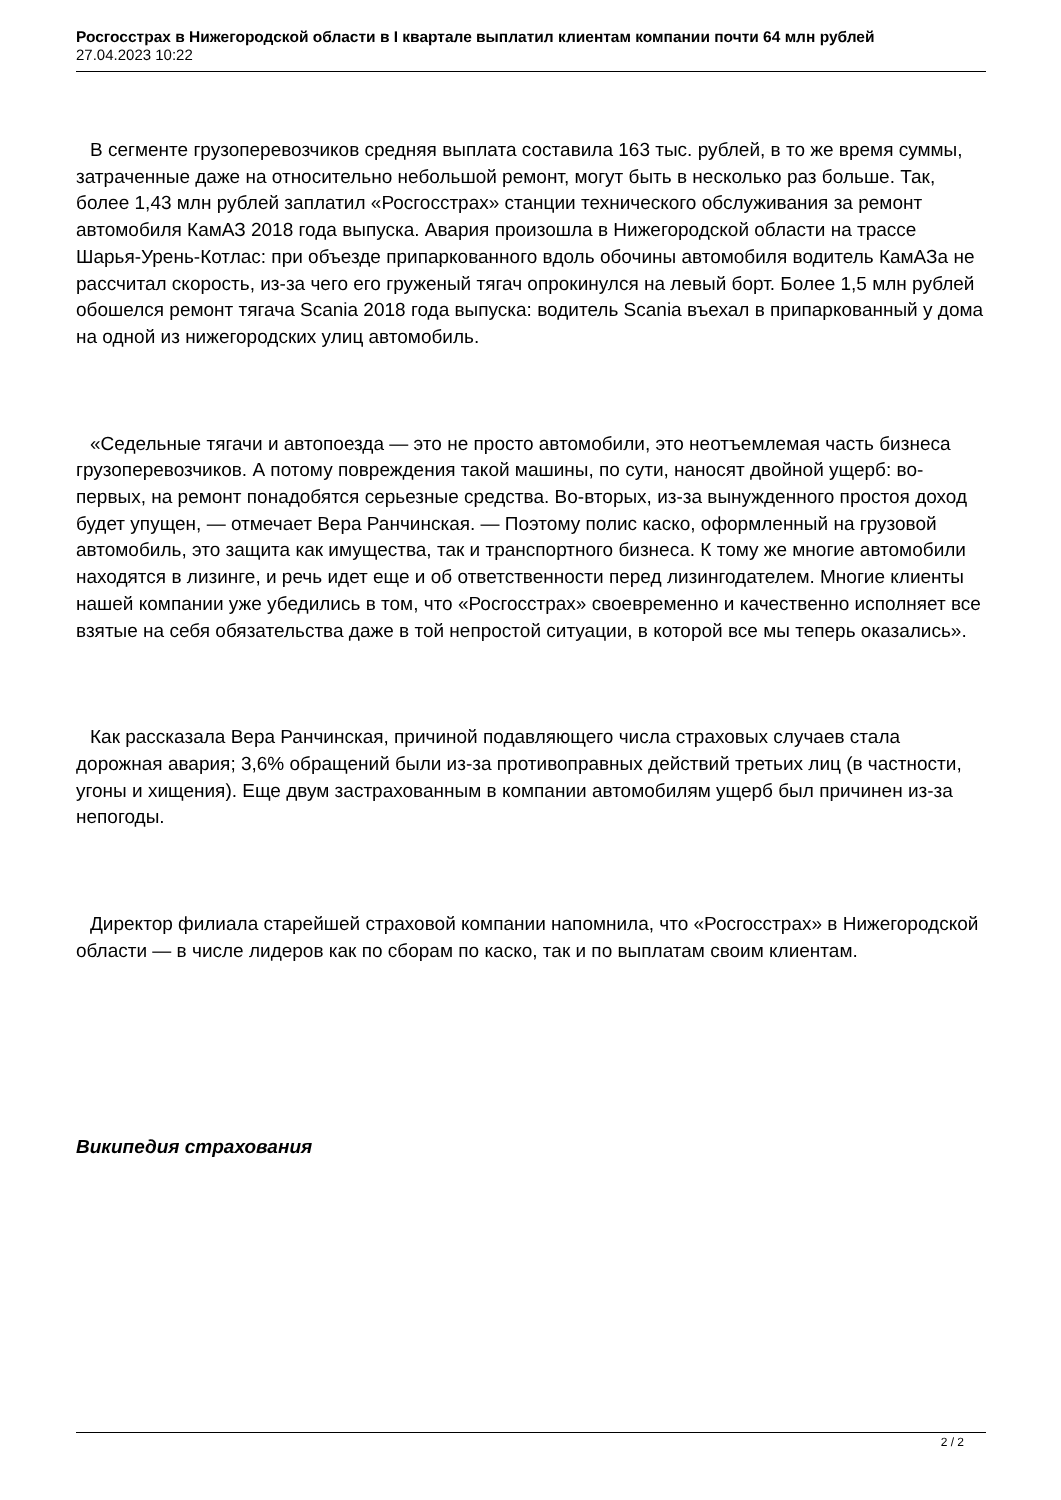Росгосстрах в Нижегородской области в I квартале выплатил клиентам компании почти 64 млн рублей
27.04.2023 10:22
В сегменте грузоперевозчиков средняя выплата составила 163 тыс. рублей, в то же время суммы, затраченные даже на относительно небольшой ремонт, могут быть в несколько раз больше. Так, более 1,43 млн рублей заплатил «Росгосстрах» станции технического обслуживания за ремонт автомобиля КамАЗ 2018 года выпуска. Авария произошла в Нижегородской области на трассе Шарья-Урень-Котлас: при объезде припаркованного вдоль обочины автомобиля водитель КамАЗа не рассчитал скорость, из-за чего его груженый тягач опрокинулся на левый борт. Более 1,5 млн рублей обошелся ремонт тягача Scania 2018 года выпуска: водитель Scania въехал в припаркованный у дома на одной из нижегородских улиц автомобиль.
«Седельные тягачи и автопоезда — это не просто автомобили, это неотъемлемая часть бизнеса грузоперевозчиков. А потому повреждения такой машины, по сути, наносят двойной ущерб: во-первых, на ремонт понадобятся серьезные средства. Во-вторых, из-за вынужденного простоя доход будет упущен, — отмечает Вера Ранчинская. — Поэтому полис каско, оформленный на грузовой автомобиль, это защита как имущества, так и транспортного бизнеса. К тому же многие автомобили находятся в лизинге, и речь идет еще и об ответственности перед лизингодателем. Многие клиенты нашей компании уже убедились в том, что «Росгосстрах» своевременно и качественно исполняет все взятые на себя обязательства даже в той непростой ситуации, в которой все мы теперь оказались».
Как рассказала Вера Ранчинская, причиной подавляющего числа страховых случаев стала дорожная авария; 3,6% обращений были из-за противоправных действий третьих лиц (в частности, угоны и хищения). Еще двум застрахованным в компании автомобилям ущерб был причинен из-за непогоды.
Директор филиала старейшей страховой компании напомнила, что «Росгосстрах» в Нижегородской области — в числе лидеров как по сборам по каско, так и по выплатам своим клиентам.
Википедия страхования
2 / 2